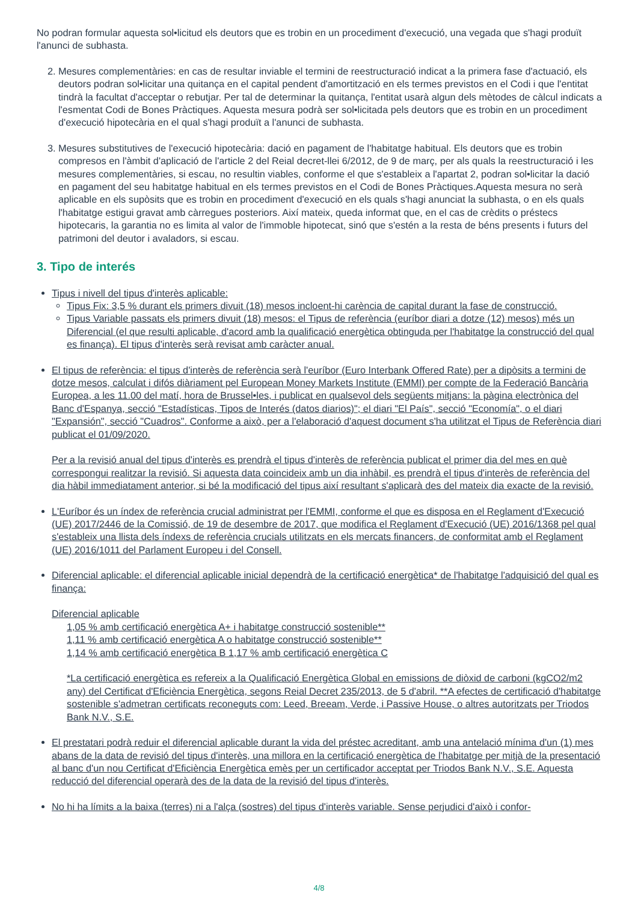No podran formular aquesta sol•licitud els deutors que es trobin en un procediment d'execució, una vegada que s'hagi produït l'anunci de subhasta.
2. Mesures complementàries: en cas de resultar inviable el termini de reestructuració indicat a la primera fase d'actuació, els deutors podran sol•licitar una quitança en el capital pendent d'amortització en els termes previstos en el Codi i que l'entitat tindrà la facultat d'acceptar o rebutjar. Per tal de determinar la quitança, l'entitat usarà algun dels mètodes de càlcul indicats a l'esmentat Codi de Bones Pràctiques. Aquesta mesura podrà ser sol•licitada pels deutors que es trobin en un procediment d'execució hipotecària en el qual s'hagi produït a l'anunci de subhasta.
3. Mesures substitutives de l'execució hipotecària: dació en pagament de l'habitatge habitual. Els deutors que es trobin compresos en l'àmbit d'aplicació de l'article 2 del Reial decret-llei 6/2012, de 9 de març, per als quals la reestructuració i les mesures complementàries, si escau, no resultin viables, conforme el que s'estableix a l'apartat 2, podran sol•licitar la dació en pagament del seu habitatge habitual en els termes previstos en el Codi de Bones Pràctiques.Aquesta mesura no serà aplicable en els supòsits que es trobin en procediment d'execució en els quals s'hagi anunciat la subhasta, o en els quals l'habitatge estigui gravat amb càrregues posteriors. Així mateix, queda informat que, en el cas de crèdits o préstecs hipotecaris, la garantia no es limita al valor de l'immoble hipotecat, sinó que s'estén a la resta de béns presents i futurs del patrimoni del deutor i avaladors, si escau.
3. Tipo de interés
Tipus i nivell del tipus d'interès aplicable:
Tipus Fix: 3,5 % durant els primers divuit (18) mesos incloent-hi carència de capital durant la fase de construcció.
Tipus Variable passats els primers divuit (18) mesos: el Tipus de referència (euríbor diari a dotze (12) mesos) més un Diferencial (el que resulti aplicable, d'acord amb la qualificació energètica obtinguda per l'habitatge la construcció del qual es finança). El tipus d'interès serà revisat amb caràcter anual.
El tipus de referència: el tipus d'interès de referència serà l'euríbor (Euro Interbank Offered Rate) per a dipòsits a termini de dotze mesos, calculat i difós diàriament pel European Money Markets Institute (EMMI) per compte de la Federació Bancària Europea, a les 11.00 del matí, hora de Brussel•les, i publicat en qualsevol dels següents mitjans: la pàgina electrònica del Banc d'Espanya, secció "Estadísticas, Tipos de Interés (datos diarios)"; el diari "El País", secció "Economía", o el diari "Expansión", secció "Cuadros". Conforme a això, per a l'elaboració d'aquest document s'ha utilitzat el Tipus de Referència diari publicat el 01/09/2020.
Per a la revisió anual del tipus d'interès es prendrà el tipus d'interès de referència publicat el primer dia del mes en què correspongui realitzar la revisió. Si aquesta data coincideix amb un dia inhàbil, es prendrà el tipus d'interès de referència del dia hàbil immediatament anterior, si bé la modificació del tipus així resultant s'aplicarà des del mateix dia exacte de la revisió.
L'Euríbor és un índex de referència crucial administrat per l'EMMI, conforme el que es disposa en el Reglament d'Execució (UE) 2017/2446 de la Comissió, de 19 de desembre de 2017, que modifica el Reglament d'Execució (UE) 2016/1368 pel qual s'estableix una llista dels índexs de referència crucials utilitzats en els mercats financers, de conformitat amb el Reglament (UE) 2016/1011 del Parlament Europeu i del Consell.
Diferencial aplicable: el diferencial aplicable inicial dependrà de la certificació energètica* de l'habitatge l'adquisició del qual es finança:
Diferencial aplicable
1,05 % amb certificació energètica A+ i habitatge construcció sostenible**
1,11 % amb certificació energètica A o habitatge construcció sostenible**
1,14 % amb certificació energètica B 1,17 % amb certificació energètica C
*La certificació energètica es refereix a la Qualificació Energètica Global en emissions de diòxid de carboni (kgCO2/m2 any) del Certificat d'Eficiència Energètica, segons Reial Decret 235/2013, de 5 d'abril. **A efectes de certificació d'habitatge sostenible s'admetran certificats reconeguts com: Leed, Breeam, Verde, i Passive House, o altres autoritzats per Triodos Bank N.V., S.E.
El prestatari podrà reduir el diferencial aplicable durant la vida del préstec acreditant, amb una antelació mínima d'un (1) mes abans de la data de revisió del tipus d'interès, una millora en la certificació energètica de l'habitatge per mitjà de la presentació al banc d'un nou Certificat d'Eficiència Energètica emès per un certificador acceptat per Triodos Bank N.V., S.E. Aquesta reducció del diferencial operarà des de la data de la revisió del tipus d'interès.
No hi ha límits a la baixa (terres) ni a l'alça (sostres) del tipus d'interès variable. Sense perjudici d'això i confor-
4/8